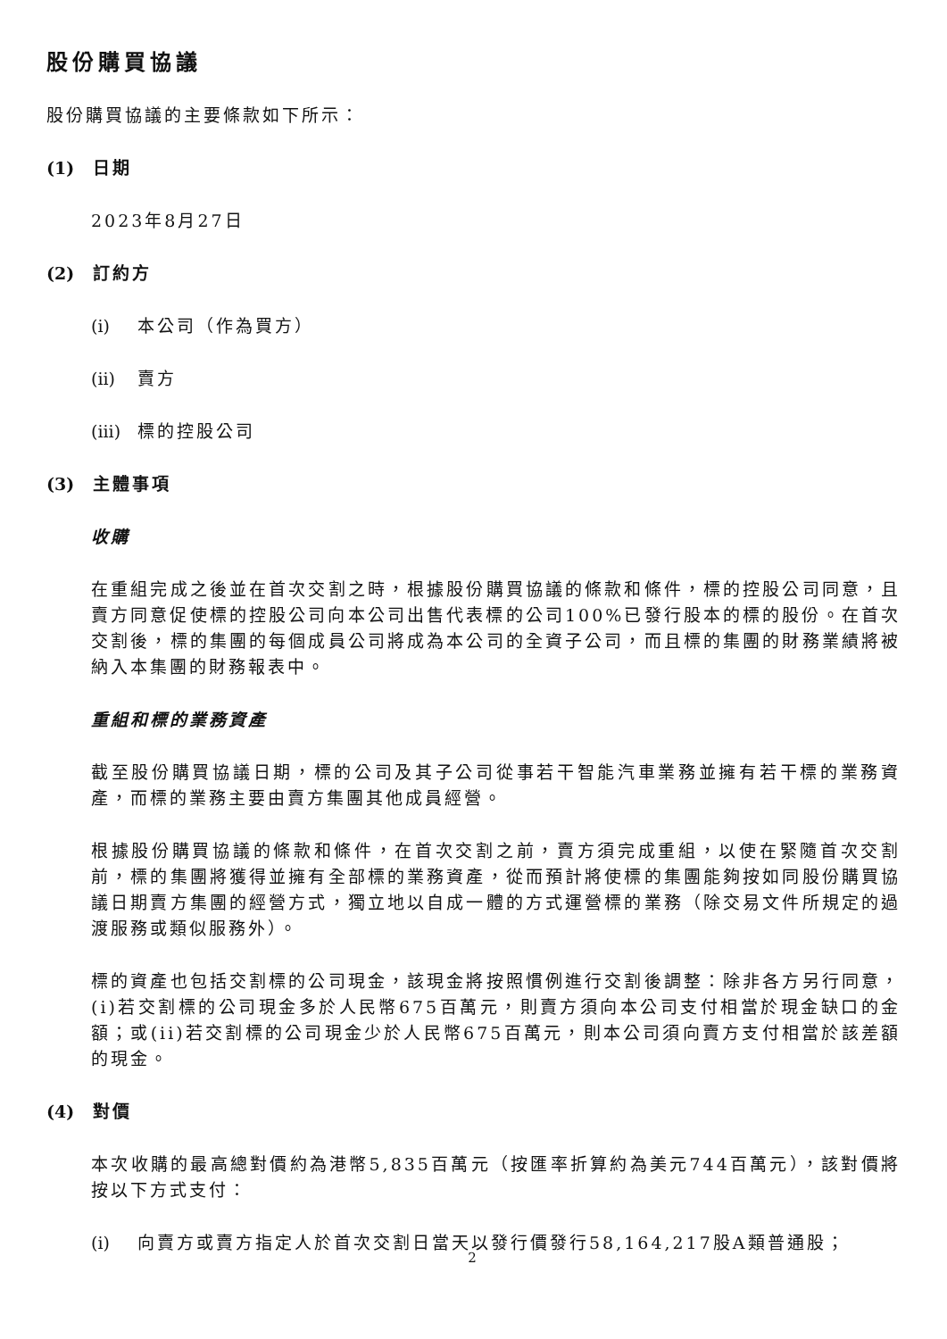股份購買協議
股份購買協議的主要條款如下所示：
(1) 日期
2023年8月27日
(2) 訂約方
(i) 本公司（作為買方）
(ii) 賣方
(iii) 標的控股公司
(3) 主體事項
收購
在重組完成之後並在首次交割之時，根據股份購買協議的條款和條件，標的控股公司同意，且賣方同意促使標的控股公司向本公司出售代表標的公司100%已發行股本的標的股份。在首次交割後，標的集團的每個成員公司將成為本公司的全資子公司，而且標的集團的財務業績將被納入本集團的財務報表中。
重組和標的業務資產
截至股份購買協議日期，標的公司及其子公司從事若干智能汽車業務並擁有若干標的業務資產，而標的業務主要由賣方集團其他成員經營。
根據股份購買協議的條款和條件，在首次交割之前，賣方須完成重組，以使在緊隨首次交割前，標的集團將獲得並擁有全部標的業務資產，從而預計將使標的集團能夠按如同股份購買協議日期賣方集團的經營方式，獨立地以自成一體的方式運營標的業務（除交易文件所規定的過渡服務或類似服務外）。
標的資產也包括交割標的公司現金，該現金將按照慣例進行交割後調整：除非各方另行同意，(i)若交割標的公司現金多於人民幣675百萬元，則賣方須向本公司支付相當於現金缺口的金額；或(ii)若交割標的公司現金少於人民幣675百萬元，則本公司須向賣方支付相當於該差額的現金。
(4) 對價
本次收購的最高總對價約為港幣5,835百萬元（按匯率折算約為美元744百萬元），該對價將按以下方式支付：
(i) 向賣方或賣方指定人於首次交割日當天以發行價發行58,164,217股A類普通股；
2